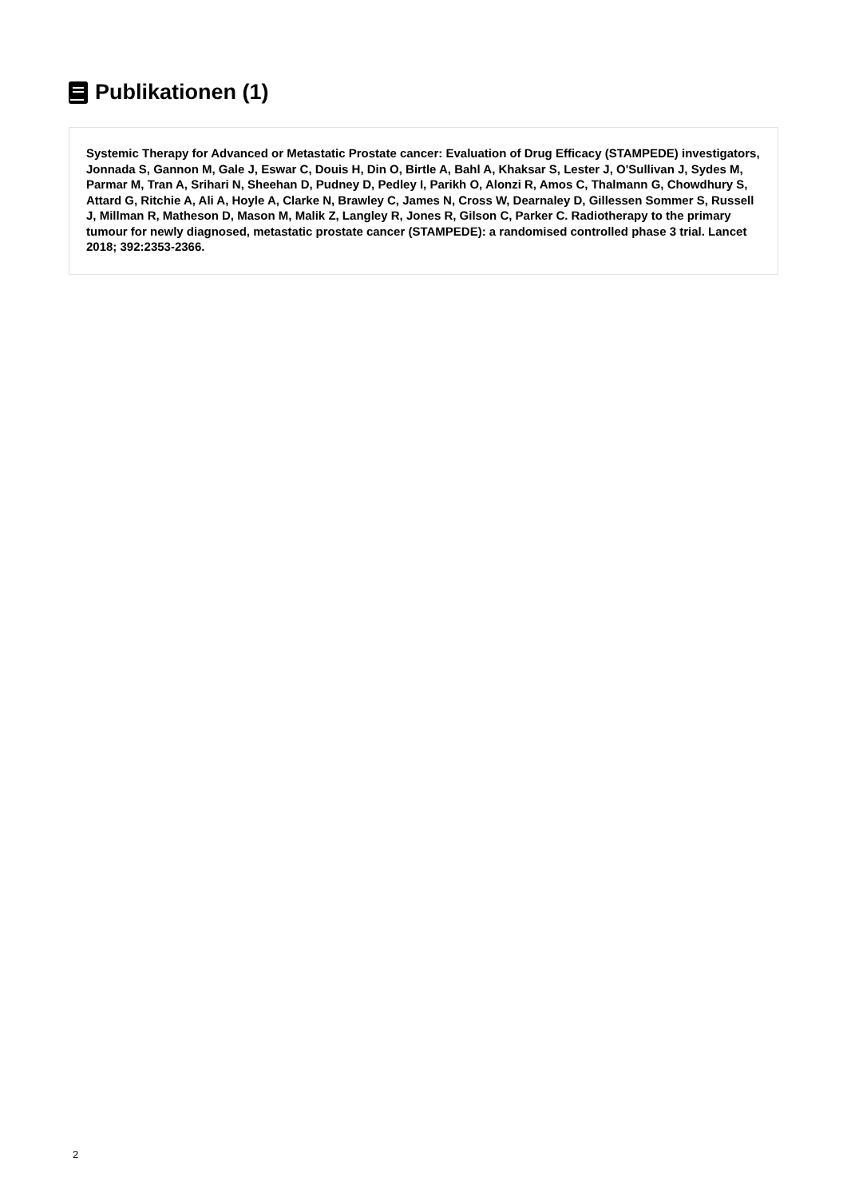Publikationen (1)
Systemic Therapy for Advanced or Metastatic Prostate cancer: Evaluation of Drug Efficacy (STAMPEDE) investigators, Jonnada S, Gannon M, Gale J, Eswar C, Douis H, Din O, Birtle A, Bahl A, Khaksar S, Lester J, O'Sullivan J, Sydes M, Parmar M, Tran A, Srihari N, Sheehan D, Pudney D, Pedley I, Parikh O, Alonzi R, Amos C, Thalmann G, Chowdhury S, Attard G, Ritchie A, Ali A, Hoyle A, Clarke N, Brawley C, James N, Cross W, Dearnaley D, Gillessen Sommer S, Russell J, Millman R, Matheson D, Mason M, Malik Z, Langley R, Jones R, Gilson C, Parker C. Radiotherapy to the primary tumour for newly diagnosed, metastatic prostate cancer (STAMPEDE): a randomised controlled phase 3 trial. Lancet 2018; 392:2353-2366.
2